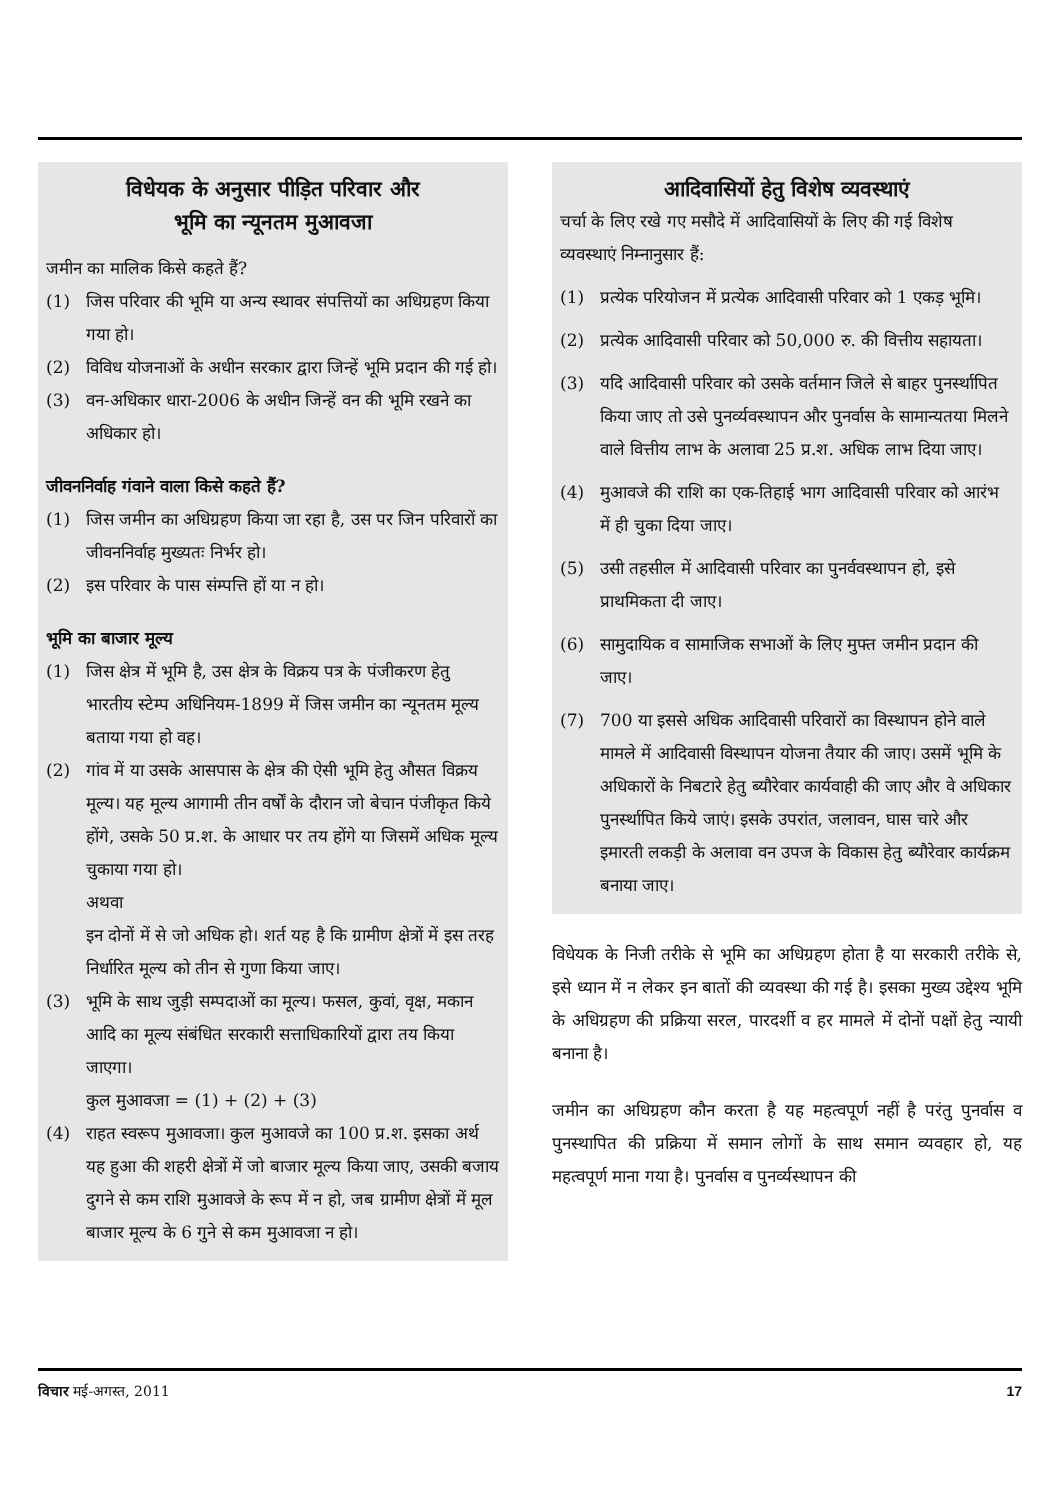विधेयक के अनुसार पीड़ित परिवार और
भूमि का न्यूनतम मुआवजा
जमीन का मालिक किसे कहते हैं?
(1) जिस परिवार की भूमि या अन्य स्थावर संपत्तियों का अधिग्रहण किया गया हो।
(2) विविध योजनाओं के अधीन सरकार द्वारा जिन्हें भूमि प्रदान की गई हो।
(3) वन-अधिकार धारा-2006 के अधीन जिन्हें वन की भूमि रखने का अधिकार हो।
जीवननिर्वाह गंवाने वाला किसे कहते हैं?
(1) जिस जमीन का अधिग्रहण किया जा रहा है, उस पर जिन परिवारों का जीवननिर्वाह मुख्यतः निर्भर हो।
(2) इस परिवार के पास संम्पत्ति हों या न हो।
भूमि का बाजार मूल्य
(1) जिस क्षेत्र में भूमि है, उस क्षेत्र के विक्रय पत्र के पंजीकरण हेतु भारतीय स्टेम्प अधिनियम-1899 में जिस जमीन का न्यूनतम मूल्य बताया गया हो वह।
(2) गांव में या उसके आसपास के क्षेत्र की ऐसी भूमि हेतु औसत विक्रय मूल्य। यह मूल्य आगामी तीन वर्षों के दौरान जो बेचान पंजीकृत किये होंगे, उसके 50 प्र.श. के आधार पर तय होंगे या जिसमें अधिक मूल्य चुकाया गया हो।
अथवा
इन दोनों में से जो अधिक हो। शर्त यह है कि ग्रामीण क्षेत्रों में इस तरह निर्धारित मूल्य को तीन से गुणा किया जाए।
(3) भूमि के साथ जुड़ी सम्पदाओं का मूल्य। फसल, कुवां, वृक्ष, मकान आदि का मूल्य संबंधित सरकारी सत्ताधिकारियों द्वारा तय किया जाएगा।
कुल मुआवजा = (1) + (2) + (3)
(4) राहत स्वरूप मुआवजा। कुल मुआवजे का 100 प्र.श. इसका अर्थ यह हुआ की शहरी क्षेत्रों में जो बाजार मूल्य किया जाए, उसकी बजाय दुगने से कम राशि मुआवजे के रूप में न हो, जब ग्रामीण क्षेत्रों में मूल बाजार मूल्य के 6 गुने से कम मुआवजा न हो।
आदिवासियों हेतु विशेष व्यवस्थाएं
चर्चा के लिए रखे गए मसौदे में आदिवासियों के लिए की गई विशेष व्यवस्थाएं निम्नानुसार हैं:
(1) प्रत्येक परियोजन में प्रत्येक आदिवासी परिवार को 1 एकड़ भूमि।
(2) प्रत्येक आदिवासी परिवार को 50,000 रु. की वित्तीय सहायता।
(3) यदि आदिवासी परिवार को उसके वर्तमान जिले से बाहर पुनर्स्थापित किया जाए तो उसे पुनर्व्यवस्थापन और पुनर्वास के सामान्यतया मिलने वाले वित्तीय लाभ के अलावा 25 प्र.श. अधिक लाभ दिया जाए।
(4) मुआवजे की राशि का एक-तिहाई भाग आदिवासी परिवार को आरंभ में ही चुका दिया जाए।
(5) उसी तहसील में आदिवासी परिवार का पुनर्ववस्थापन हो, इसे प्राथमिकता दी जाए।
(6) सामुदायिक व सामाजिक सभाओं के लिए मुफ्त जमीन प्रदान की जाए।
(7) 700 या इससे अधिक आदिवासी परिवारों का विस्थापन होने वाले मामले में आदिवासी विस्थापन योजना तैयार की जाए। उसमें भूमि के अधिकारों के निबटारे हेतु ब्यौरेवार कार्यवाही की जाए और वे अधिकार पुनर्स्थापित किये जाएं। इसके उपरांत, जलावन, घास चारे और इमारती लकड़ी के अलावा वन उपज के विकास हेतु ब्यौरेवार कार्यक्रम बनाया जाए।
विधेयक के निजी तरीके से भूमि का अधिग्रहण होता है या सरकारी तरीके से, इसे ध्यान में न लेकर इन बातों की व्यवस्था की गई है। इसका मुख्य उद्देश्य भूमि के अधिग्रहण की प्रक्रिया सरल, पारदर्शी व हर मामले में दोनों पक्षों हेतु न्यायी बनाना है।
जमीन का अधिग्रहण कौन करता है यह महत्वपूर्ण नहीं है परंतु पुनर्वास व पुनस्थापित की प्रक्रिया में समान लोगों के साथ समान व्यवहार हो, यह महत्वपूर्ण माना गया है। पुनर्वास व पुनर्व्यस्थापन की
विचार मई-अगस्त, 2011 17